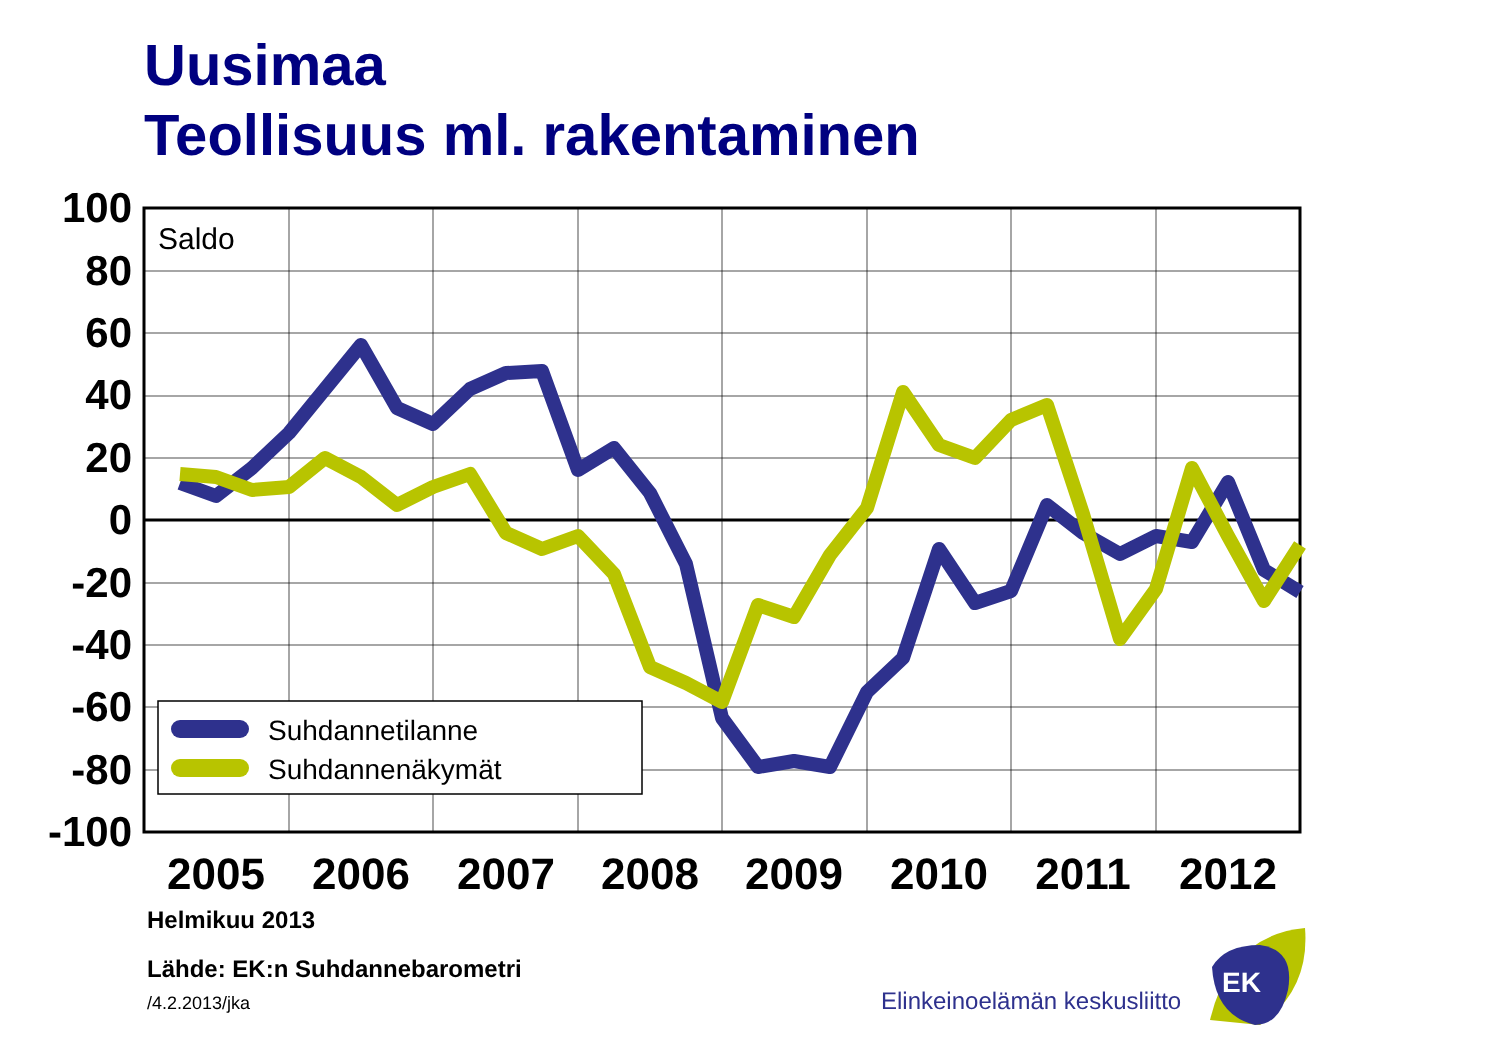Uusimaa
Teollisuus ml. rakentaminen
100
80
60
40
20
0
-20
-40
-60
-80
-100
2005
2006
2007
2008
2009
2010
2011
2012
Saldo
Suhdannetilanne
Suhdannenäkymät
Elinkeinoelämän keskusliitto
EK
Helmikuu 2013
Lähde: EK:n Suhdannebarometri
/4.2.2013/jka